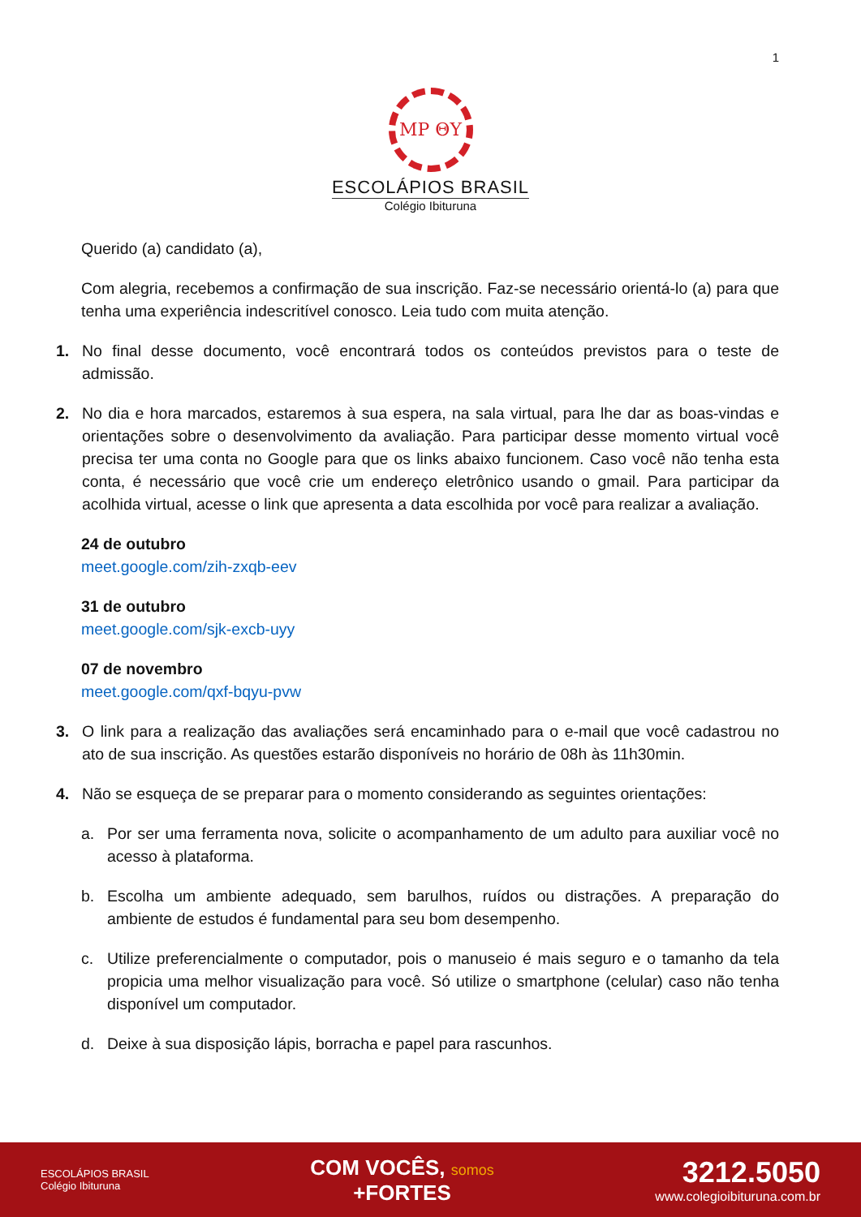1
MP ΘY
ESCOLÁPIOS BRASIL
Colégio Ibituruna
Querido (a) candidato (a),
Com alegria, recebemos a confirmação de sua inscrição. Faz-se necessário orientá-lo (a) para que tenha uma experiência indescritível conosco. Leia tudo com muita atenção.
1. No final desse documento, você encontrará todos os conteúdos previstos para o teste de admissão.
2. No dia e hora marcados, estaremos à sua espera, na sala virtual, para lhe dar as boas-vindas e orientações sobre o desenvolvimento da avaliação. Para participar desse momento virtual você precisa ter uma conta no Google para que os links abaixo funcionem. Caso você não tenha esta conta, é necessário que você crie um endereço eletrônico usando o gmail. Para participar da acolhida virtual, acesse o link que apresenta a data escolhida por você para realizar a avaliação.
24 de outubro
meet.google.com/zih-zxqb-eev
31 de outubro
meet.google.com/sjk-excb-uyy
07 de novembro
meet.google.com/qxf-bqyu-pvw
3. O link para a realização das avaliações será encaminhado para o e-mail que você cadastrou no ato de sua inscrição. As questões estarão disponíveis no horário de 08h às 11h30min.
4. Não se esqueça de se preparar para o momento considerando as seguintes orientações:
a. Por ser uma ferramenta nova, solicite o acompanhamento de um adulto para auxiliar você no acesso à plataforma.
b. Escolha um ambiente adequado, sem barulhos, ruídos ou distrações. A preparação do ambiente de estudos é fundamental para seu bom desempenho.
c. Utilize preferencialmente o computador, pois o manuseio é mais seguro e o tamanho da tela propicia uma melhor visualização para você. Só utilize o smartphone (celular) caso não tenha disponível um computador.
d. Deixe à sua disposição lápis, borracha e papel para rascunhos.
ESCOLÁPIOS BRASIL
Colégio Ibituruna
COM VOCÊS, somos
+FORTES
3212.5050
www.colegioibituruna.com.br